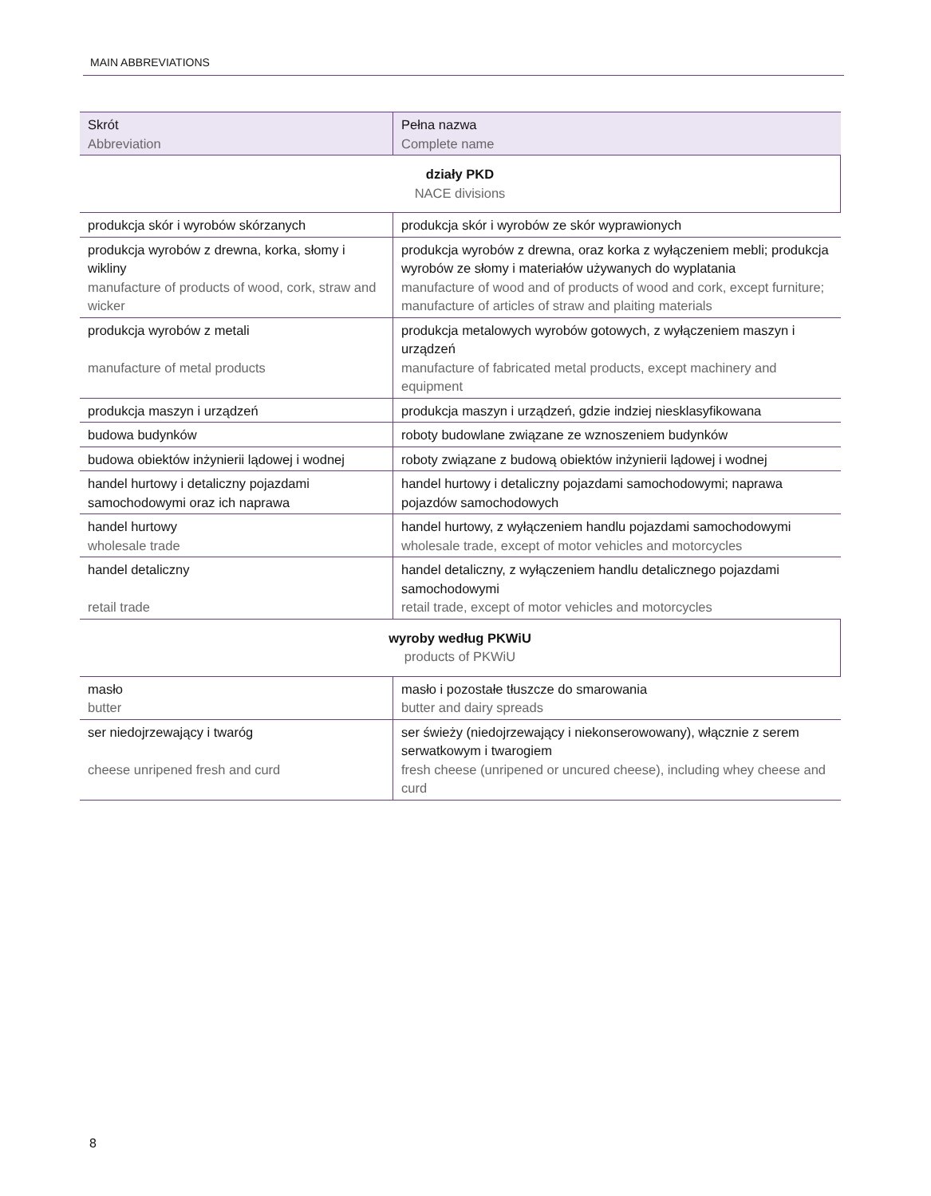MAIN ABBREVIATIONS
| Skrót Abbreviation | Pełna nazwa Complete name |
| --- | --- |
| działy PKD NACE divisions | |
| produkcja skór i wyrobów skórzanych | produkcja skór i wyrobów ze skór wyprawionych |
| produkcja wyrobów z drewna, korka, słomy i wikliny manufacture of products of wood, cork, straw and wicker | produkcja wyrobów z drewna, oraz korka z wyłączeniem mebli; produkcja wyrobów ze słomy i materiałów używanych do wyplatania manufacture of wood and of products of wood and cork, except furniture; manufacture of articles of straw and plaiting materials |
| produkcja wyrobów z metali manufacture of metal products | produkcja metalowych wyrobów gotowych, z wyłączeniem maszyn i urządzeń manufacture of fabricated metal products, except machinery and equipment |
| produkcja maszyn i urządzeń | produkcja maszyn i urządzeń, gdzie indziej niesklasyfikowana |
| budowa budynków | roboty budowlane związane ze wznoszeniem budynków |
| budowa obiektów inżynierii lądowej i wodnej | roboty związane z budową obiektów inżynierii lądowej i wodnej |
| handel hurtowy i detaliczny pojazdami samochodowymi oraz ich naprawa | handel hurtowy i detaliczny pojazdami samochodowymi; naprawa pojazdów samochodowych |
| handel hurtowy wholesale trade | handel hurtowy, z wyłączeniem handlu pojazdami samochodowymi wholesale trade, except of motor vehicles and motorcycles |
| handel detaliczny retail trade | handel detaliczny, z wyłączeniem handlu detalicznego pojazdami samochodowymi retail trade, except of motor vehicles and motorcycles |
| wyroby według PKWiU products of PKWiU | |
| masło butter | masło i pozostałe tłuszcze do smarowania butter and dairy spreads |
| ser niedojrzewający i twaróg cheese unripened fresh and curd | ser świeży (niedojrzewający i niekonserowowany), włącznie z serem serwatkowym i twarogiem fresh cheese (unripened or uncured cheese), including whey cheese and curd |
8